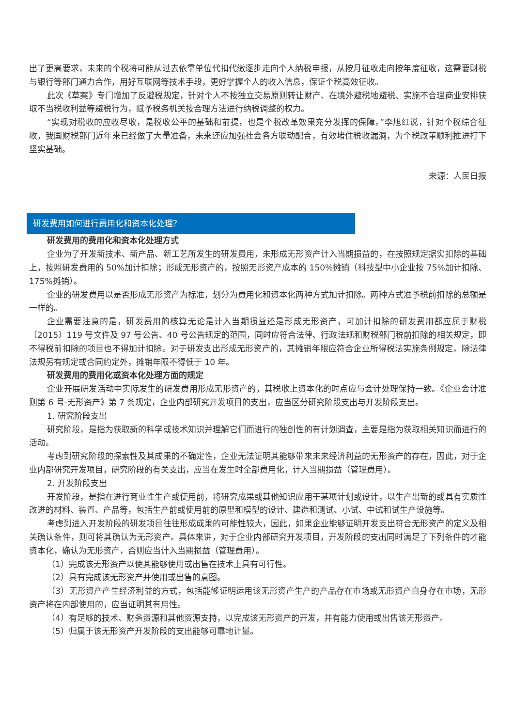出了更高要求，未来的个税将可能从过去依靠单位代扣代缴逐步走向个人纳税申报，从按月征收走向按年度征收，这需要财税与银行等部门通力合作，用好互联网等技术手段，更好掌握个人的收入信息，保证个税高效征收。
此次《草案》专门增加了反避税规定，针对个人不按独立交易原则转让财产、在境外避税地避税、实施不合理商业安排获取不当税收利益等避税行为，赋予税务机关按合理方法进行纳税调整的权力。
“实现对税收的应收尽收，是税收公平的基础和前提，也是个税改革效果充分发挥的保障。”李旭红说，针对个税综合征收，我国财税部门近年来已经做了大量准备，未来还应加强社会各方联动配合，有效堵住税收漏洞，为个税改革顺利推进打下坚实基础。
来源：人民日报
研发费用如何进行费用化和资本化处理？
研发费用的费用化和资本化处理方式
企业为了开发新技术、新产品、新工艺所发生的研发费用，未形成无形资产计入当期损益的，在按照规定据实扣除的基础上，按照研发费用的 50%加计扣除；形成无形资产的，按照无形资产成本的 150%摊销（科技型中小企业按 75%加计扣除、175%摊销）。
企业的研发费用以是否形成无形资产为标准，划分为费用化和资本化两种方式加计扣除。两种方式准予税前扣除的总额是一样的。
企业需要注意的是，研发费用的核算无论是计入当期损益还是形成无形资产，可加计扣除的研发费用都应属于财税〔2015〕119 号文件及 97 号公告、40 号公告规定的范围，同时应符合法律、行政法规和财税部门税前扣除的相关规定，即不得税前扣除的项目也不得加计扣除。对于研发支出形成无形资产的，其摊销年限应符合企业所得税法实施条例规定，除法律法规另有规定或合同约定外，摊销年限不得低于 10 年。
研发费用的费用化或资本化处理方面的规定
企业开展研发活动中实际发生的研发费用形成无形资产的，其税收上资本化的时点应与会计处理保持一致。《企业会计准则第 6 号-无形资产》第 7 条规定，企业内部研究开发项目的支出，应当区分研究阶段支出与开发阶段支出。
1. 研究阶段支出
研究阶段，是指为获取新的科学或技术知识并理解它们而进行的独创性的有计划调查，主要是指为获取相关知识而进行的活动。
考虑到研究阶段的探索性及其成果的不确定性，企业无法证明其能够带来未来经济利益的无形资产的存在，因此，对于企业内部研究开发项目，研究阶段的有关支出，应当在发生时全部费用化，计入当期损益（管理费用）。
2. 开发阶段支出
开发阶段，是指在进行商业性生产或使用前，将研究成果或其他知识应用于某项计划或设计，以生产出新的或具有实质性改进的材料、装置、产品等，包括生产前或使用前的原型和模型的设计、建造和测试、小试、中试和试生产设施等。
考虑到进入开发阶段的研发项目往往形成成果的可能性较大，因此，如果企业能够证明开发支出符合无形资产的定义及相关确认条件，则可将其确认为无形资产。具体来讲，对于企业内部研究开发项目，开发阶段的支出同时满足了下列条件的才能资本化，确认为无形资产，否则应当计入当期损益（管理费用）。
（1）完成该无形资产以使其能够使用或出售在技术上具有可行性。
（2）具有完成该无形资产并使用或出售的意图。
（3）无形资产产生经济利益的方式，包括能够证明运用该无形资产生产的产品存在市场或无形资产自身存在市场，无形资产将在内部使用的，应当证明其有用性。
（4）有足够的技术、财务资源和其他资源支持，以完成该无形资产的开发，并有能力使用或出售该无形资产。
（5）归属于该无形资产开发阶段的支出能够可靠地计量。